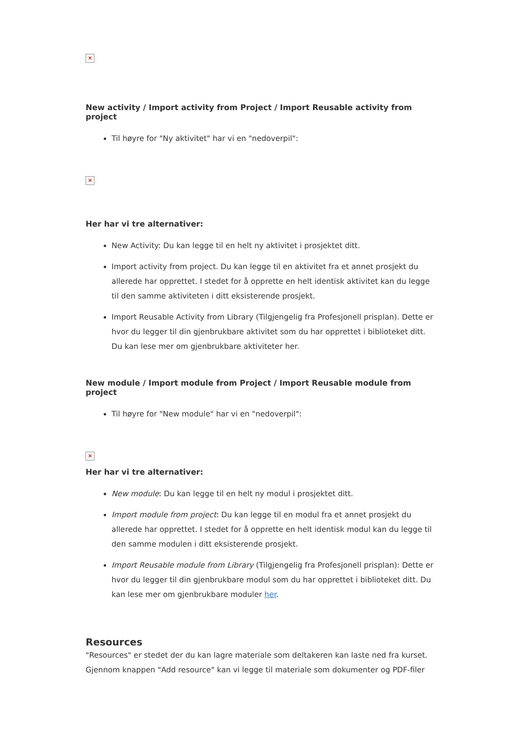×
New activity / Import activity from Project / Import Reusable activity from project
Til høyre for "Ny aktivitet" har vi en "nedoverpil":
×
Her har vi tre alternativer:
New Activity: Du kan legge til en helt ny aktivitet i prosjektet ditt.
Import activity from project. Du kan legge til en aktivitet fra et annet prosjekt du allerede har opprettet. I stedet for å opprette en helt identisk aktivitet kan du legge til den samme aktiviteten i ditt eksisterende prosjekt.
Import Reusable Activity from Library (Tilgjengelig fra Profesjonell prisplan). Dette er hvor du legger til din gjenbrukbare aktivitet som du har opprettet i biblioteket ditt. Du kan lese mer om gjenbrukbare aktiviteter her.
New module / Import module from Project / Import Reusable module from project
Til høyre for "New module" har vi en "nedoverpil":
×
Her har vi tre alternativer:
New module: Du kan legge til en helt ny modul i prosjektet ditt.
Import module from project: Du kan legge til en modul fra et annet prosjekt du allerede har opprettet. I stedet for å opprette en helt identisk modul kan du legge til den samme modulen i ditt eksisterende prosjekt.
Import Reusable module from Library (Tilgjengelig fra Profesjonell prisplan): Dette er hvor du legger til din gjenbrukbare modul som du har opprettet i biblioteket ditt. Du kan lese mer om gjenbrukbare moduler her.
Resources
"Resources" er stedet der du kan lagre materiale som deltakeren kan laste ned fra kurset. Gjennom knappen "Add resource" kan vi legge til materiale som dokumenter og PDF-filer